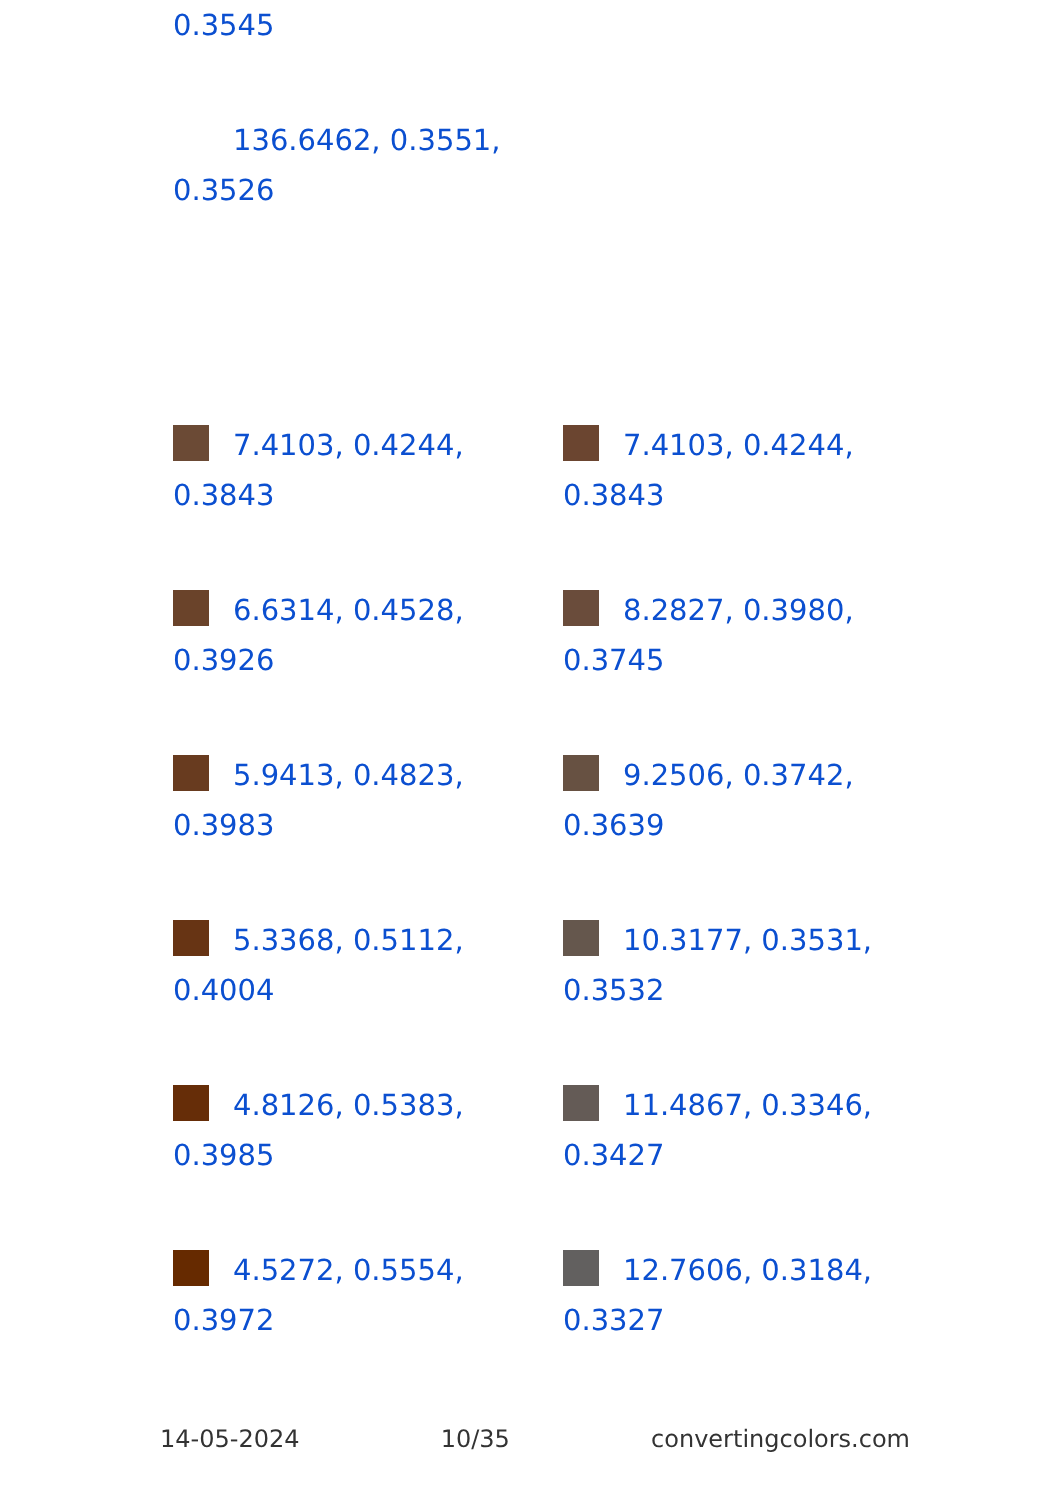0.3545
136.6462, 0.3551,
0.3526
7.4103, 0.4244,
0.3843
7.4103, 0.4244,
0.3843
6.6314, 0.4528,
0.3926
8.2827, 0.3980,
0.3745
5.9413, 0.4823,
0.3983
9.2506, 0.3742,
0.3639
5.3368, 0.5112,
0.4004
10.3177, 0.3531,
0.3532
4.8126, 0.5383,
0.3985
11.4867, 0.3346,
0.3427
4.5272, 0.5554,
0.3972
12.7606, 0.3184,
0.3327
14-05-2024 10/35 convertingcolors.com